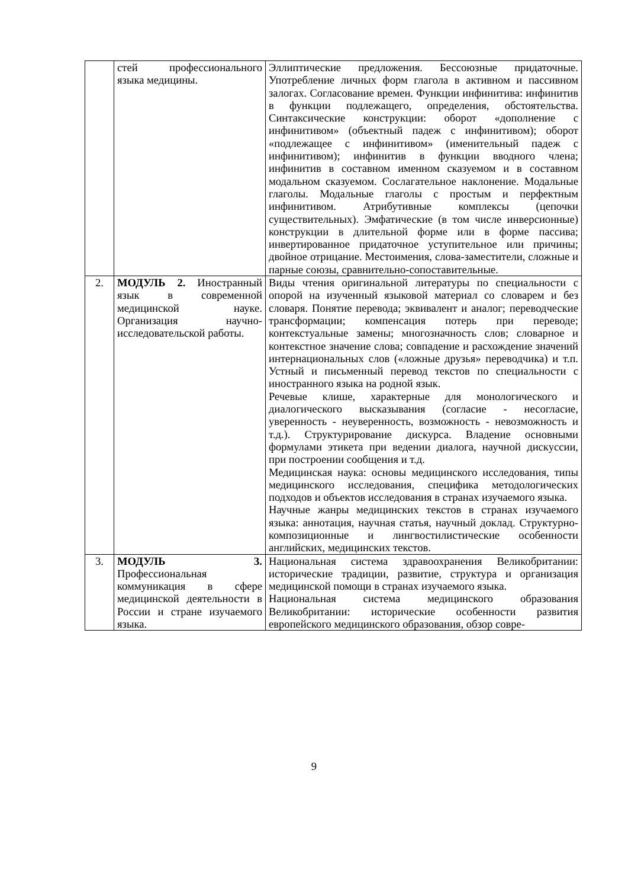| | стей профессионального языка медицины. | Эллиптические предложения. Бессоюзные придаточные. Употребление личных форм глагола в активном и пассивном залогах. Согласование времен. Функции инфинитива: инфинитив в функции подлежащего, определения, обстоятельства. Синтаксические конструкции: оборот «дополнение с инфинитивом» (объектный падеж с инфинитивом); оборот «подлежащее с инфинитивом» (именительный падеж с инфинитивом); инфинитив в функции вводного члена; инфинитив в составном именном сказуемом и в составном модальном сказуемом. Сослагательное наклонение. Модальные глаголы. Модальные глаголы с простым и перфектным инфинитивом. Атрибутивные комплексы (цепочки существительных). Эмфатические (в том числе инверсионные) конструкции в длительной форме или в форме пассива; инвертированное придаточное уступительное или причины; двойное отрицание. Местоимения, слова-заместители, сложные и парные союзы, сравнительно-сопоставительные. |
| 2. | МОДУЛЬ 2. Иностранный язык в современной медицинской науке. Организация научно-исследовательской работы. | Виды чтения оригинальной литературы по специальности с опорой на изученный языковой материал со словарем и без словаря. Понятие перевода; эквивалент и аналог; переводческие трансформации; компенсация потерь при переводе; контекстуальные замены; многозначность слов; словарное и контекстное значение слова; совпадение и расхождение значений интернациональных слов («ложные друзья» переводчика) и т.п. Устный и письменный перевод текстов по специальности с иностранного языка на родной язык. Речевые клише, характерные для монологического и диалогического высказывания (согласие - несогласие, уверенность - неуверенность, возможность - невозможность и т.д.). Структурирование дискурса. Владение основными формулами этикета при ведении диалога, научной дискуссии, при построении сообщения и т.д. Медицинская наука: основы медицинского исследования, типы медицинского исследования, специфика методологических подходов и объектов исследования в странах изучаемого языка. Научные жанры медицинских текстов в странах изучаемого языка: аннотация, научная статья, научный доклад. Структурно-композиционные и лингвостилистические особенности английских, медицинских текстов. |
| 3. | МОДУЛЬ 3. Профессиональная коммуникация в сфере медицинской деятельности в России и стране изучаемого языка. | Национальная система здравоохранения Великобритании: исторические традиции, развитие, структура и организация медицинской помощи в странах изучаемого языка. Национальная система медицинского образования Великобритании: исторические особенности развития европейского медицинского образования, обзор совре- |
9